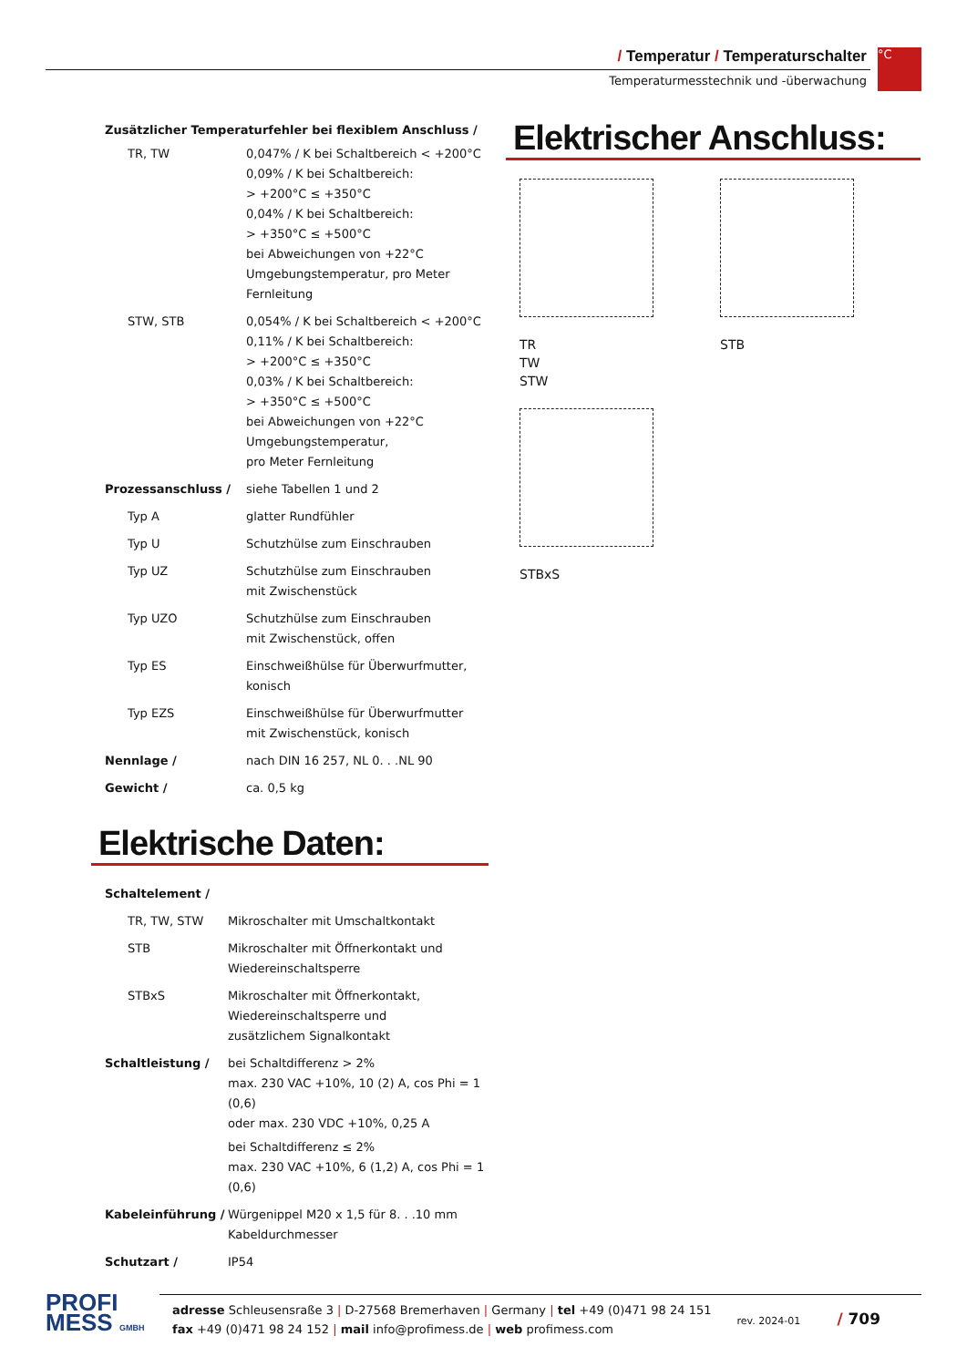/ Temperatur / Temperaturschalter
Temperaturmesstechnik und -überwachung
°C
Zusätzlicher Temperaturfehler bei flexiblem Anschluss /
| TR, TW | 0,047% / K bei Schaltbereich < +200°C 0,09% / K bei Schaltbereich: > +200°C ≤ +350°C 0,04% / K bei Schaltbereich: > +350°C ≤ +500°C bei Abweichungen von +22°C Umgebungstemperatur, pro Meter Fernleitung |
| STW, STB | 0,054% / K bei Schaltbereich < +200°C 0,11% / K bei Schaltbereich: > +200°C ≤ +350°C 0,03% / K bei Schaltbereich: > +350°C ≤ +500°C bei Abweichungen von +22°C Umgebungstemperatur, pro Meter Fernleitung |
| Prozessanschluss / | siehe Tabellen 1 und 2 |
| Typ A | glatter Rundfühler |
| Typ U | Schutzhülse zum Einschrauben |
| Typ UZ | Schutzhülse zum Einschrauben mit Zwischenstück |
| Typ UZO | Schutzhülse zum Einschrauben mit Zwischenstück, offen |
| Typ ES | Einschweißhülse für Überwurfmutter, konisch |
| Typ EZS | Einschweißhülse für Überwurfmutter mit Zwischenstück, konisch |
| Nennlage / | nach DIN 16 257, NL 0. . .NL 90 |
| Gewicht / | ca. 0,5 kg |
Elektrische Daten:
| Schaltelement / | |
| TR, TW, STW | Mikroschalter mit Umschaltkontakt |
| STB | Mikroschalter mit Öffnerkontakt und Wiedereinschaltsperre |
| STBxS | Mikroschalter mit Öffnerkontakt, Wiedereinschaltsperre und zusätzlichem Signalkontakt |
| Schaltleistung / | bei Schaltdifferenz > 2% max. 230 VAC +10%, 10 (2) A, cos Phi = 1 (0,6) oder max. 230 VDC +10%, 0,25 A bei Schaltdifferenz ≤ 2% max. 230 VAC +10%, 6 (1,2) A, cos Phi = 1 (0,6) |
| Kabeleinführung / | Würgenippel M20 x 1,5 für 8. . .10 mm Kabeldurchmesser |
| Schutzart / | IP54 |
Elektrischer Anschluss:
TR
TW
STW
STB STBxS
PROFI
MESS GMBH
rev. 2024-01 / 709
adresse Schleusensraße 3 | D-27568 Bremerhaven | Germany | tel +49 (0)471 98 24 151
fax +49 (0)471 98 24 152 | mail info@profimess.de | web profimess.com